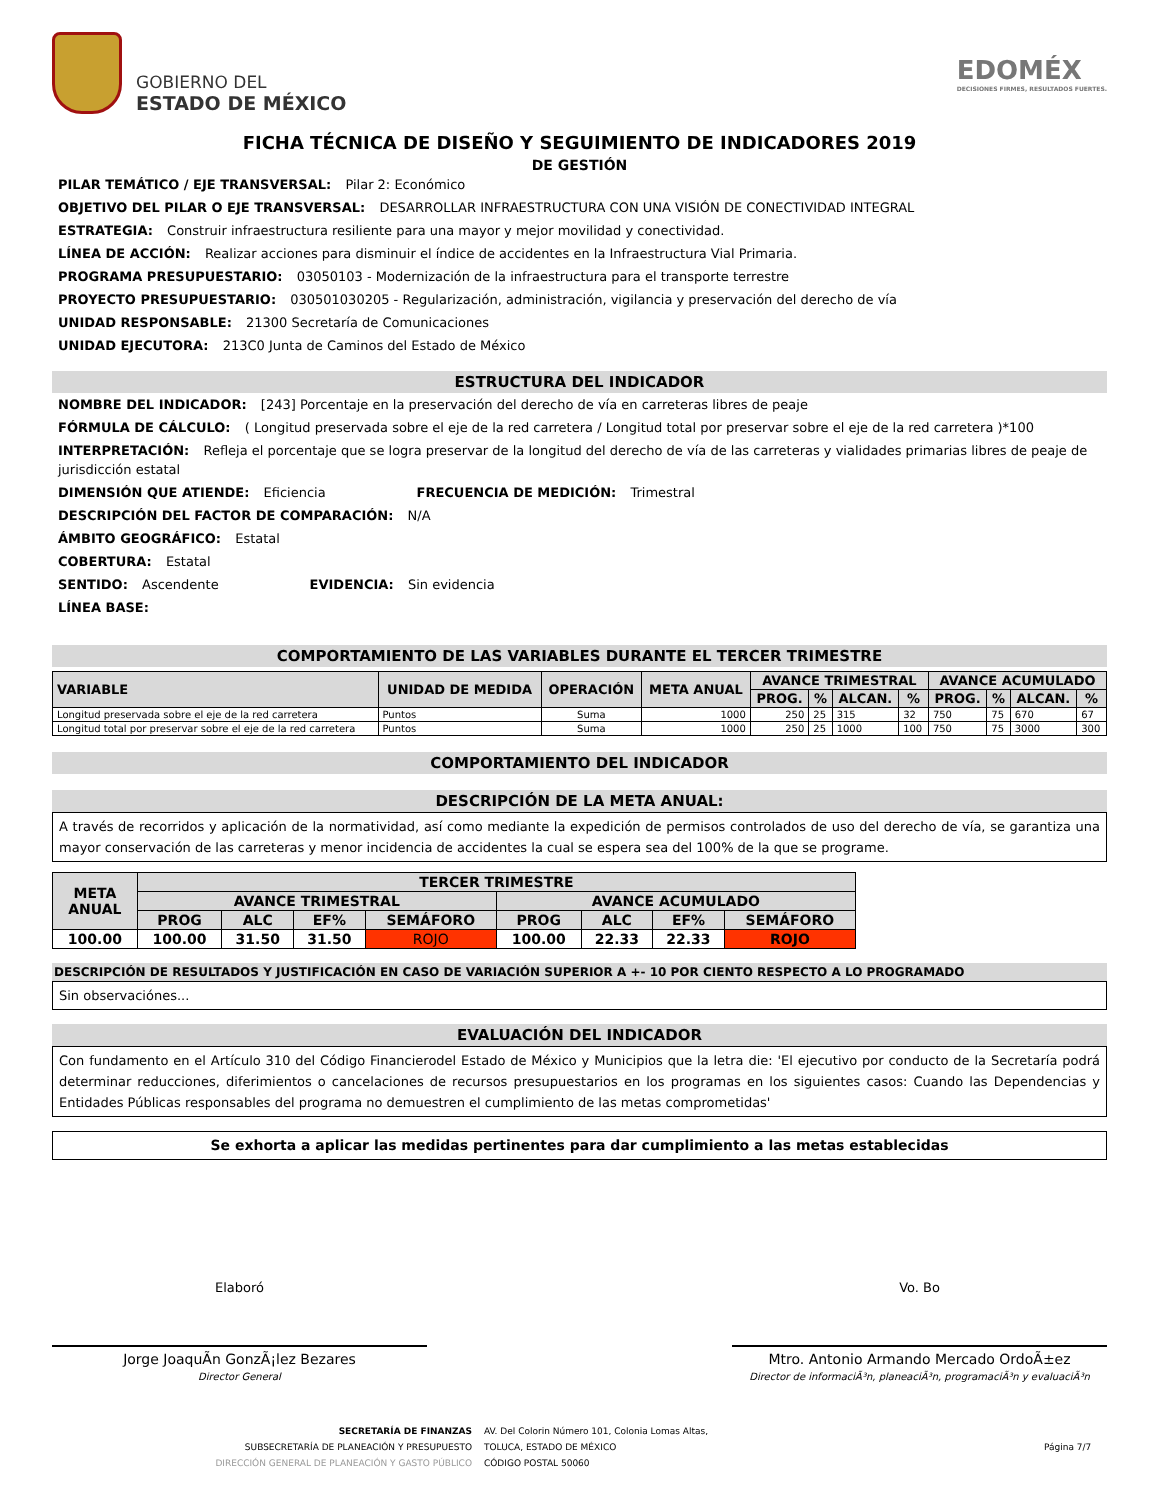GOBIERNO DEL
ESTADO DE MÉXICO
EDOMÉX
DECISIONES FIRMES, RESULTADOS FUERTES.
FICHA TÉCNICA DE DISEÑO Y SEGUIMIENTO DE INDICADORES 2019
DE GESTIÓN
PILAR TEMÁTICO / EJE TRANSVERSAL: Pilar 2: Económico
OBJETIVO DEL PILAR O EJE TRANSVERSAL: DESARROLLAR INFRAESTRUCTURA CON UNA VISIÓN DE CONECTIVIDAD INTEGRAL
ESTRATEGIA: Construir infraestructura resiliente para una mayor y mejor movilidad y conectividad.
LÍNEA DE ACCIÓN: Realizar acciones para disminuir el índice de accidentes en la Infraestructura Vial Primaria.
PROGRAMA PRESUPUESTARIO: 03050103 - Modernización de la infraestructura para el transporte terrestre
PROYECTO PRESUPUESTARIO: 030501030205 - Regularización, administración, vigilancia y preservación del derecho de vía
UNIDAD RESPONSABLE: 21300 Secretaría de Comunicaciones
UNIDAD EJECUTORA: 213C0 Junta de Caminos del Estado de México
ESTRUCTURA DEL INDICADOR
NOMBRE DEL INDICADOR: [243] Porcentaje en la preservación del derecho de vía en carreteras libres de peaje
FÓRMULA DE CÁLCULO: ( Longitud preservada sobre el eje de la red carretera / Longitud total por preservar sobre el eje de la red carretera )*100
INTERPRETACIÓN: Refleja el porcentaje que se logra preservar de la longitud del derecho de vía de las carreteras y vialidades primarias libres de peaje de jurisdicción estatal
DIMENSIÓN QUE ATIENDE: Eficiencia FRECUENCIA DE MEDICIÓN: Trimestral
DESCRIPCIÓN DEL FACTOR DE COMPARACIÓN: N/A
ÁMBITO GEOGRÁFICO: Estatal
COBERTURA: Estatal
SENTIDO: Ascendente EVIDENCIA: Sin evidencia
LÍNEA BASE:
COMPORTAMIENTO DE LAS VARIABLES DURANTE EL TERCER TRIMESTRE
| VARIABLE | UNIDAD DE MEDIDA | OPERACIÓN | META ANUAL | AVANCE TRIMESTRAL | | | | AVANCE ACUMULADO | | | |
| --- | --- | --- | --- | --- | --- | --- | --- | --- | --- | --- | --- |
| | | | | PROG. | % | ALCAN. | % | PROG. | % | ALCAN. | % |
| Longitud preservada sobre el eje de la red carretera | Puntos | Suma | 1000 | 250 | 25 | 315 | 32 | 750 | 75 | 670 | 67 |
| Longitud total por preservar sobre el eje de la red carretera | Puntos | Suma | 1000 | 250 | 25 | 1000 | 100 | 750 | 75 | 3000 | 300 |
COMPORTAMIENTO DEL INDICADOR
DESCRIPCIÓN DE LA META ANUAL:
A través de recorridos y aplicación de la normatividad, así como mediante la expedición de permisos controlados de uso del derecho de vía, se garantiza una mayor conservación de las carreteras y menor incidencia de accidentes la cual se espera sea del 100% de la que se programe.
| META ANUAL | TERCER TRIMESTRE | | | | | | | |
| --- | --- | --- | --- | --- | --- | --- | --- | --- |
| | AVANCE TRIMESTRAL | | | | AVANCE ACUMULADO | | | |
| | PROG | ALC | EF% | SEMÁFORO | PROG | ALC | EF% | SEMÁFORO |
| 100.00 | 100.00 | 31.50 | 31.50 | ROJO | 100.00 | 22.33 | 22.33 | ROJO |
DESCRIPCIÓN DE RESULTADOS Y JUSTIFICACIÓN EN CASO DE VARIACIÓN SUPERIOR A +- 10 POR CIENTO RESPECTO A LO PROGRAMADO
Sin observaciónes...
EVALUACIÓN DEL INDICADOR
Con fundamento en el Artículo 310 del Código Financierodel Estado de México y Municipios que la letra die: 'El ejecutivo por conducto de la Secretaría podrá determinar reducciones, diferimientos o cancelaciones de recursos presupuestarios en los programas en los siguientes casos: Cuando las Dependencias y Entidades Públicas responsables del programa no demuestren el cumplimiento de las metas comprometidas'
Se exhorta a aplicar las medidas pertinentes para dar cumplimiento a las metas establecidas
Elaboró
Jorge JoaquÃ­n GonzÃ¡lez Bezares
Director General
Vo. Bo
Mtro. Antonio Armando Mercado OrdoÃ±ez
Director de informaciÃ³n, planeaciÃ³n, programaciÃ³n y evaluaciÃ³n
SECRETARÍA DE FINANZAS
SUBSECRETARÍA DE PLANEACIÓN Y PRESUPUESTO
DIRECCIÓN GENERAL DE PLANEACIÓN Y GASTO PÚBLICO
AV. Del Colorin Número 101, Colonia Lomas Altas,
TOLUCA, ESTADO DE MÉXICO
CÓDIGO POSTAL 50060
Página 7/7